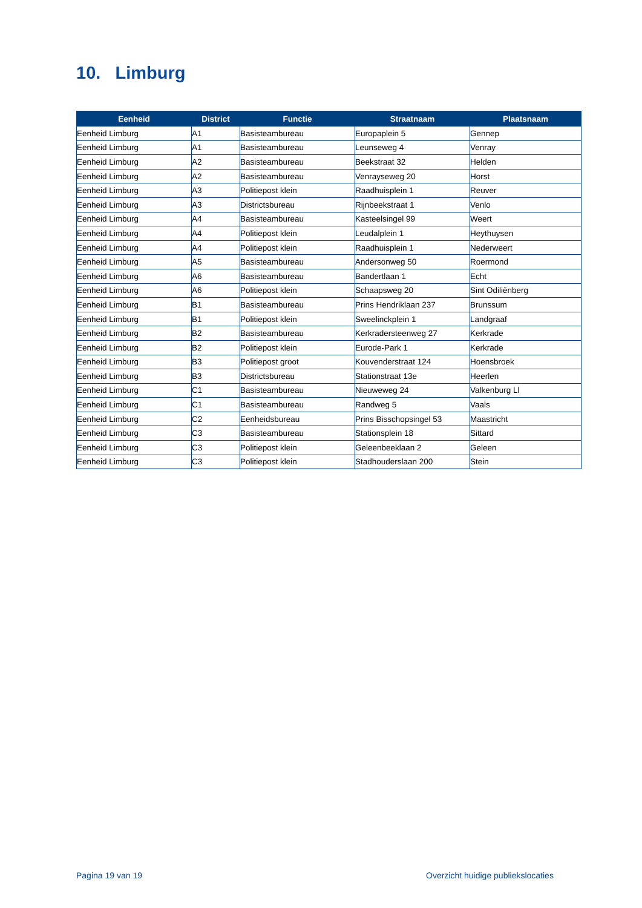10. Limburg
| Eenheid | District | Functie | Straatnaam | Plaatsnaam |
| --- | --- | --- | --- | --- |
| Eenheid Limburg | A1 | Basisteambureau | Europaplein 5 | Gennep |
| Eenheid Limburg | A1 | Basisteambureau | Leunseweg 4 | Venray |
| Eenheid Limburg | A2 | Basisteambureau | Beekstraat 32 | Helden |
| Eenheid Limburg | A2 | Basisteambureau | Venrayseweg 20 | Horst |
| Eenheid Limburg | A3 | Politiepost klein | Raadhuisplein 1 | Reuver |
| Eenheid Limburg | A3 | Districtsbureau | Rijnbeekstraat 1 | Venlo |
| Eenheid Limburg | A4 | Basisteambureau | Kasteelsingel 99 | Weert |
| Eenheid Limburg | A4 | Politiepost klein | Leudalplein 1 | Heythuysen |
| Eenheid Limburg | A4 | Politiepost klein | Raadhuisplein 1 | Nederweert |
| Eenheid Limburg | A5 | Basisteambureau | Andersonweg 50 | Roermond |
| Eenheid Limburg | A6 | Basisteambureau | Bandertlaan 1 | Echt |
| Eenheid Limburg | A6 | Politiepost klein | Schaapsweg 20 | Sint Odiliënberg |
| Eenheid Limburg | B1 | Basisteambureau | Prins Hendriklaan 237 | Brunssum |
| Eenheid Limburg | B1 | Politiepost klein | Sweelinckplein 1 | Landgraaf |
| Eenheid Limburg | B2 | Basisteambureau | Kerkradersteenweg 27 | Kerkrade |
| Eenheid Limburg | B2 | Politiepost klein | Eurode-Park 1 | Kerkrade |
| Eenheid Limburg | B3 | Politiepost groot | Kouvenderstraat 124 | Hoensbroek |
| Eenheid Limburg | B3 | Districtsbureau | Stationstraat 13e | Heerlen |
| Eenheid Limburg | C1 | Basisteambureau | Nieuweweg 24 | Valkenburg Ll |
| Eenheid Limburg | C1 | Basisteambureau | Randweg 5 | Vaals |
| Eenheid Limburg | C2 | Eenheidsbureau | Prins Bisschopsingel 53 | Maastricht |
| Eenheid Limburg | C3 | Basisteambureau | Stationsplein 18 | Sittard |
| Eenheid Limburg | C3 | Politiepost klein | Geleenbeeklaan 2 | Geleen |
| Eenheid Limburg | C3 | Politiepost klein | Stadhouderslaan 200 | Stein |
Pagina 19 van 19
Overzicht huidige publiekslocaties